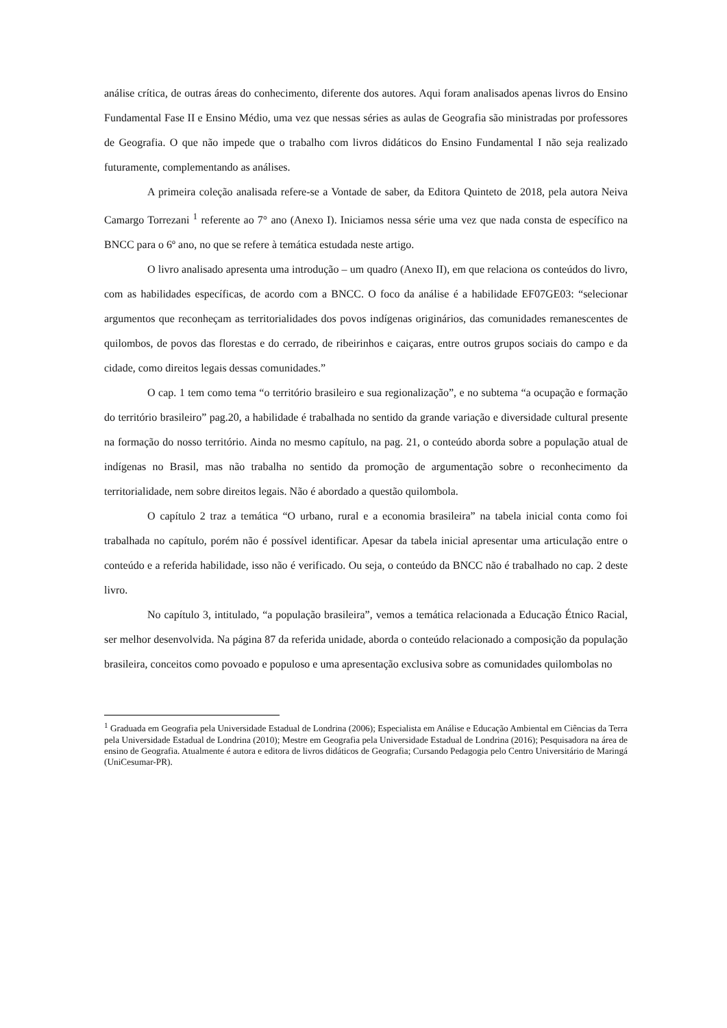análise crítica, de outras áreas do conhecimento, diferente dos autores. Aqui foram analisados apenas livros do Ensino Fundamental Fase II e Ensino Médio, uma vez que nessas séries as aulas de Geografia são ministradas por professores de Geografia. O que não impede que o trabalho com livros didáticos do Ensino Fundamental I não seja realizado futuramente, complementando as análises.
A primeira coleção analisada refere-se a Vontade de saber, da Editora Quinteto de 2018, pela autora Neiva Camargo Torrezani <sup>1</sup> referente ao 7° ano (Anexo I). Iniciamos nessa série uma vez que nada consta de específico na BNCC para o 6º ano, no que se refere à temática estudada neste artigo.
O livro analisado apresenta uma introdução – um quadro (Anexo II), em que relaciona os conteúdos do livro, com as habilidades específicas, de acordo com a BNCC. O foco da análise é a habilidade EF07GE03: “selecionar argumentos que reconheçam as territorialidades dos povos indígenas originários, das comunidades remanescentes de quilombos, de povos das florestas e do cerrado, de ribeirinhos e caiçaras, entre outros grupos sociais do campo e da cidade, como direitos legais dessas comunidades.”
O cap. 1 tem como tema “o território brasileiro e sua regionalização”, e no subtema “a ocupação e formação do território brasileiro” pag.20, a habilidade é trabalhada no sentido da grande variação e diversidade cultural presente na formação do nosso território. Ainda no mesmo capítulo, na pag. 21, o conteúdo aborda sobre a população atual de indígenas no Brasil, mas não trabalha no sentido da promoção de argumentação sobre o reconhecimento da territorialidade, nem sobre direitos legais. Não é abordado a questão quilombola.
O capítulo 2 traz a temática “O urbano, rural e a economia brasileira” na tabela inicial conta como foi trabalhada no capítulo, porém não é possível identificar. Apesar da tabela inicial apresentar uma articulação entre o conteúdo e a referida habilidade, isso não é verificado. Ou seja, o conteúdo da BNCC não é trabalhado no cap. 2 deste livro.
No capítulo 3, intitulado, “a população brasileira”, vemos a temática relacionada a Educação Étnico Racial, ser melhor desenvolvida. Na página 87 da referida unidade, aborda o conteúdo relacionado a composição da população brasileira, conceitos como povoado e populoso e uma apresentação exclusiva sobre as comunidades quilombolas no
<sup>1</sup> Graduada em Geografia pela Universidade Estadual de Londrina (2006); Especialista em Análise e Educação Ambiental em Ciências da Terra pela Universidade Estadual de Londrina (2010); Mestre em Geografia pela Universidade Estadual de Londrina (2016); Pesquisadora na área de ensino de Geografia. Atualmente é autora e editora de livros didáticos de Geografia; Cursando Pedagogia pelo Centro Universitário de Maringá (UniCesumar-PR).